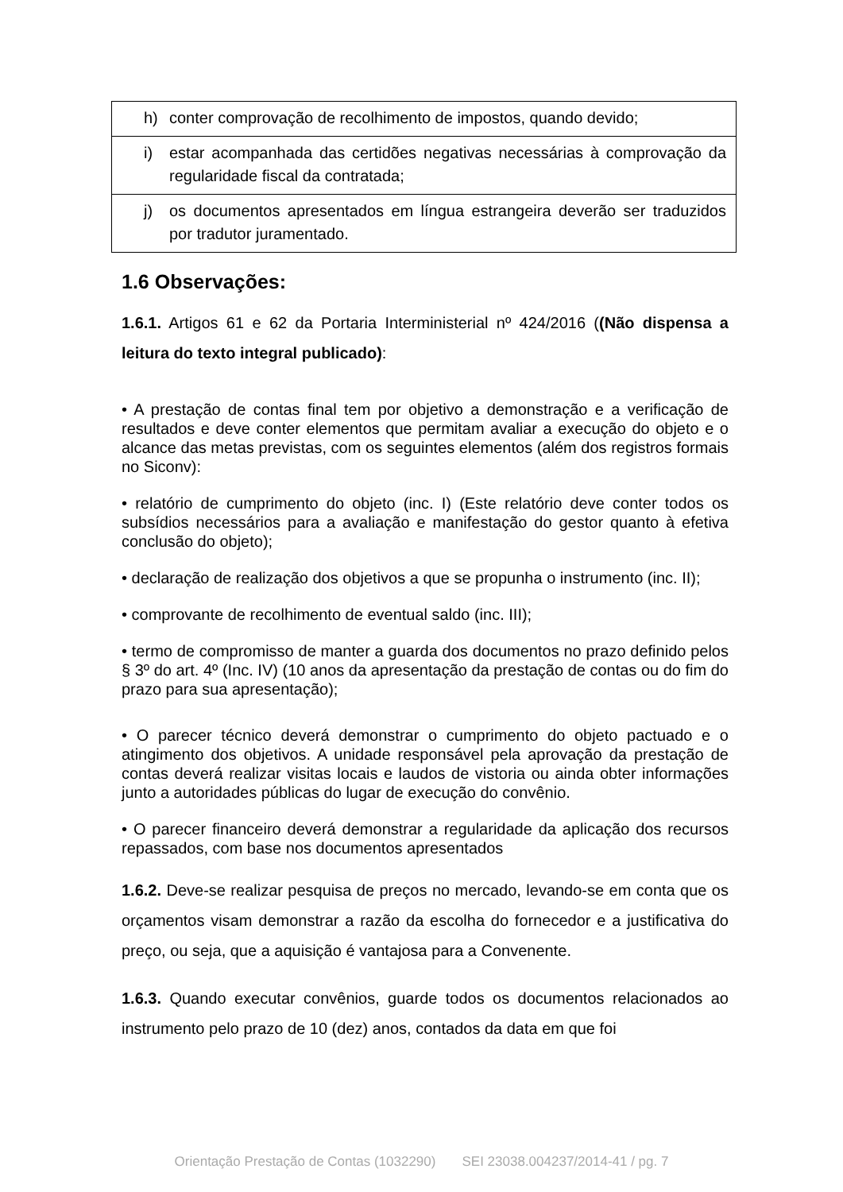| h) conter comprovação de recolhimento de impostos, quando devido; |
| i) estar acompanhada das certidões negativas necessárias à comprovação da regularidade fiscal da contratada; |
| j) os documentos apresentados em língua estrangeira deverão ser traduzidos por tradutor juramentado. |
1.6 Observações:
1.6.1. Artigos 61 e 62 da Portaria Interministerial nº 424/2016 ((Não dispensa a leitura do texto integral publicado):
• A prestação de contas final tem por objetivo a demonstração e a verificação de resultados e deve conter elementos que permitam avaliar a execução do objeto e o alcance das metas previstas, com os seguintes elementos (além dos registros formais no Siconv):
• relatório de cumprimento do objeto (inc. I) (Este relatório deve conter todos os subsídios necessários para a avaliação e manifestação do gestor quanto à efetiva conclusão do objeto);
• declaração de realização dos objetivos a que se propunha o instrumento (inc. II);
• comprovante de recolhimento de eventual saldo (inc. III);
• termo de compromisso de manter a guarda dos documentos no prazo definido pelos § 3º do art. 4º (Inc. IV) (10 anos da apresentação da prestação de contas ou do fim do prazo para sua apresentação);
• O parecer técnico deverá demonstrar o cumprimento do objeto pactuado e o atingimento dos objetivos. A unidade responsável pela aprovação da prestação de contas deverá realizar visitas locais e laudos de vistoria ou ainda obter informações junto a autoridades públicas do lugar de execução do convênio.
• O parecer financeiro deverá demonstrar a regularidade da aplicação dos recursos repassados, com base nos documentos apresentados
1.6.2. Deve-se realizar pesquisa de preços no mercado, levando-se em conta que os orçamentos visam demonstrar a razão da escolha do fornecedor e a justificativa do preço, ou seja, que a aquisição é vantajosa para a Convenente.
1.6.3. Quando executar convênios, guarde todos os documentos relacionados ao instrumento pelo prazo de 10 (dez) anos, contados da data em que foi
Orientação Prestação de Contas (1032290) SEI 23038.004237/2014-41 / pg. 7